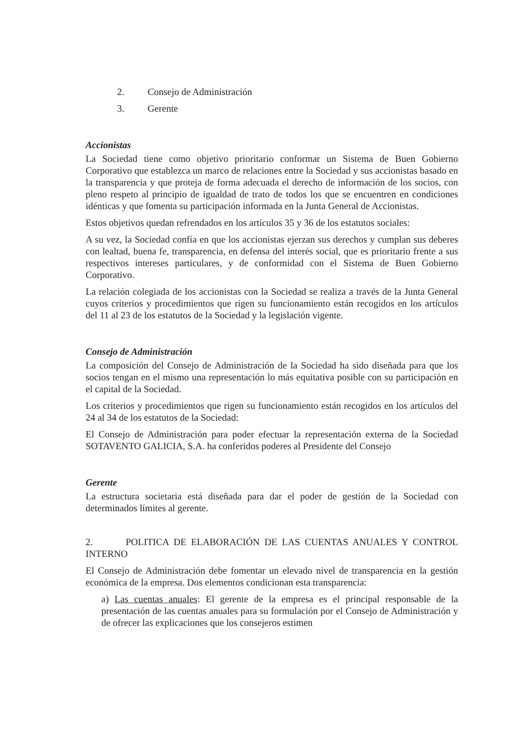2. Consejo de Administración
3. Gerente
Accionistas
La Sociedad tiene como objetivo prioritario conformar un Sistema de Buen Gobierno Corporativo que establezca un marco de relaciones entre la Sociedad y sus accionistas basado en la transparencia y que proteja de forma adecuada el derecho de información de los socios, con pleno respeto al principio de igualdad de trato de todos los que se encuentren en condiciones idénticas y que fomenta su participación informada en la Junta General de Accionistas.
Estos objetivos quedan refrendados en los artículos 35 y 36 de los estatutos sociales:
A su vez, la Sociedad confía en que los accionistas ejerzan sus derechos y cumplan sus deberes con lealtad, buena fe, transparencia, en defensa del interés social, que es prioritario frente a sus respectivos intereses particulares, y de conformidad con el Sistema de Buen Gobierno Corporativo.
La relación colegiada de los accionistas con la Sociedad se realiza a través de la Junta General cuyos criterios y procedimientos que rigen su funcionamiento están recogidos en los artículos del 11 al 23 de los estatutos de la Sociedad y la legislación vigente.
Consejo de Administración
La composición del Consejo de Administración de la Sociedad ha sido diseñada para que los socios tengan en el mismo una representación lo más equitativa posible con su participación en el capital de la Sociedad.
Los criterios y procedimientos que rigen su funcionamiento están recogidos en los artículos del 24 al 34 de los estatutos de la Sociedad:
El Consejo de Administración para poder efectuar la representación externa de la Sociedad SOTAVENTO GALICIA, S.A. ha conferidos poderes al Presidente del Consejo
Gerente
La estructura societaria está diseñada para dar el poder de gestión de la Sociedad con determinados límites al gerente.
2. POLITICA DE ELABORACIÓN DE LAS CUENTAS ANUALES Y CONTROL INTERNO
El Consejo de Administración debe fomentar un elevado nivel de transparencia en la gestión económica de la empresa. Dos elementos condicionan esta transparencia:
a) Las cuentas anuales: El gerente de la empresa es el principal responsable de la presentación de las cuentas anuales para su formulación por el Consejo de Administración y de ofrecer las explicaciones que los consejeros estimen